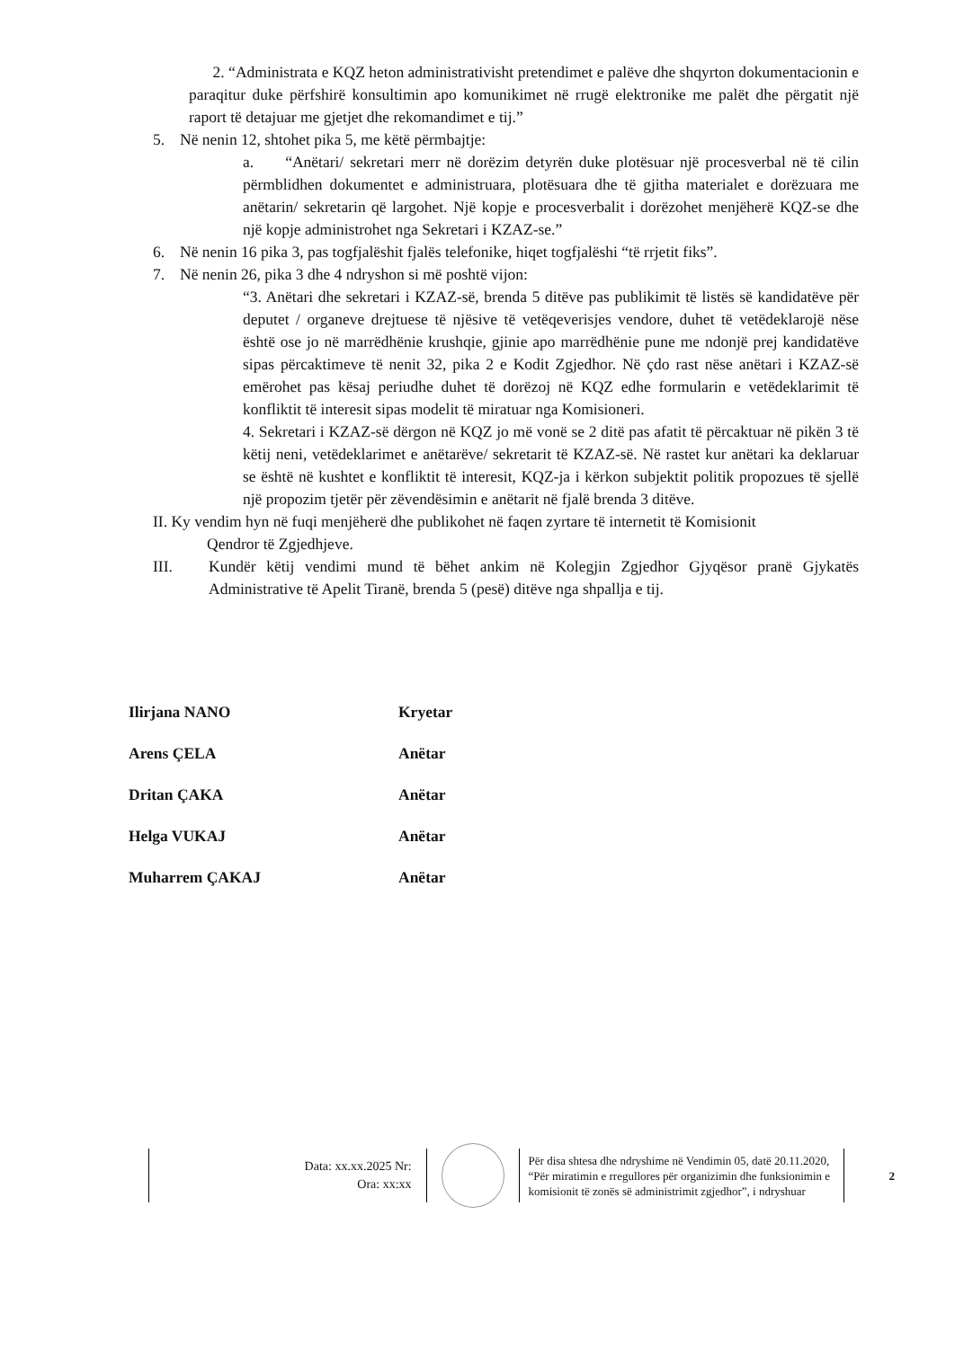2. “Administrata e KQZ heton administrativisht pretendimet e palëve dhe shqyrton dokumentacionin e paraqitur duke përfshirë konsultimin apo komunikimet në rrugë elektronike me palët dhe përgatit një raport të detajuar me gjetjet dhe rekomandimet e tij.”
5. Në nenin 12, shtohet pika 5, me këtë përmbajtje:
a. “Anëtari/ sekretari merr në dorëzim detyrën duke plotësuar një procesverbal në të cilin përmblidhen dokumentet e administruara, plotësuara dhe të gjitha materialet e dorëzuara me anëtarin/ sekretarin që largohet. Një kopje e procesverbalit i dorëzohet menjëherë KQZ-se dhe një kopje administrohet nga Sekretari i KZAZ-se.”
6. Në nenin 16 pika 3, pas togfjalëshit fjalës telefonike, hiqet togfjalëshi “të rrjetit fiks”.
7. Në nenin 26, pika 3 dhe 4 ndryshon si më poshtë vijon:
“3. Anëtari dhe sekretari i KZAZ-së, brenda 5 ditëve pas publikimit të listës së kandidatëve për deputet / organeve drejtuese të njësive të vetëqeverisjes vendore, duhet të vetëdeklarojë nëse është ose jo në marrëdhënie krushqie, gjinie apo marrëdhënie pune me ndonjë prej kandidatëve sipas përcaktimeve të nenit 32, pika 2 e Kodit Zgjedhor. Në çdo rast nëse anëtari i KZAZ-së emërohet pas kësaj periudhe duhet të dorëzoj në KQZ edhe formularin e vetëdeklarimit të konfliktit të interesit sipas modelit të miratuar nga Komisioneri.
4. Sekretari i KZAZ-së dërgon në KQZ jo më vonë se 2 ditë pas afatit të përcaktuar në pikën 3 të këtij neni, vetëdeklarimet e anëtarëve/ sekretarit të KZAZ-së. Në rastet kur anëtari ka deklaruar se është në kushtet e konfliktit të interesit, KQZ-ja i kërkon subjektit politik propozues të sjellë një propozim tjetër për zëvendësimin e anëtarit në fjalë brenda 3 ditëve.
II. Ky vendim hyn në fuqi menjëherë dhe publikohet në faqen zyrtare të internetit të Komisionit
Qendror të Zgjedhjeve.
III. Kundër këtij vendimi mund të bëhet ankim në Kolegjin Zgjedhor Gjyqësor pranë Gjykatës Administrative të Apelit Tiranë, brenda 5 (pesë) ditëve nga shpallja e tij.
Ilirjana NANO Kryetar
Arens ÇELA Anëtar
Dritan ÇAKA Anëtar
Helga VUKAJ Anëtar
Muharrem ÇAKAJ Anëtar
Data: xx.xx.2025 Nr:
Ora: xx:xx
Për disa shtesa dhe ndryshime në Vendimin 05, datë 20.11.2020, “Për miratimin e rregullores për organizimin dhe funksionimin e komisionit të zonës së administrimit zgjedhor”, i ndryshuar
2